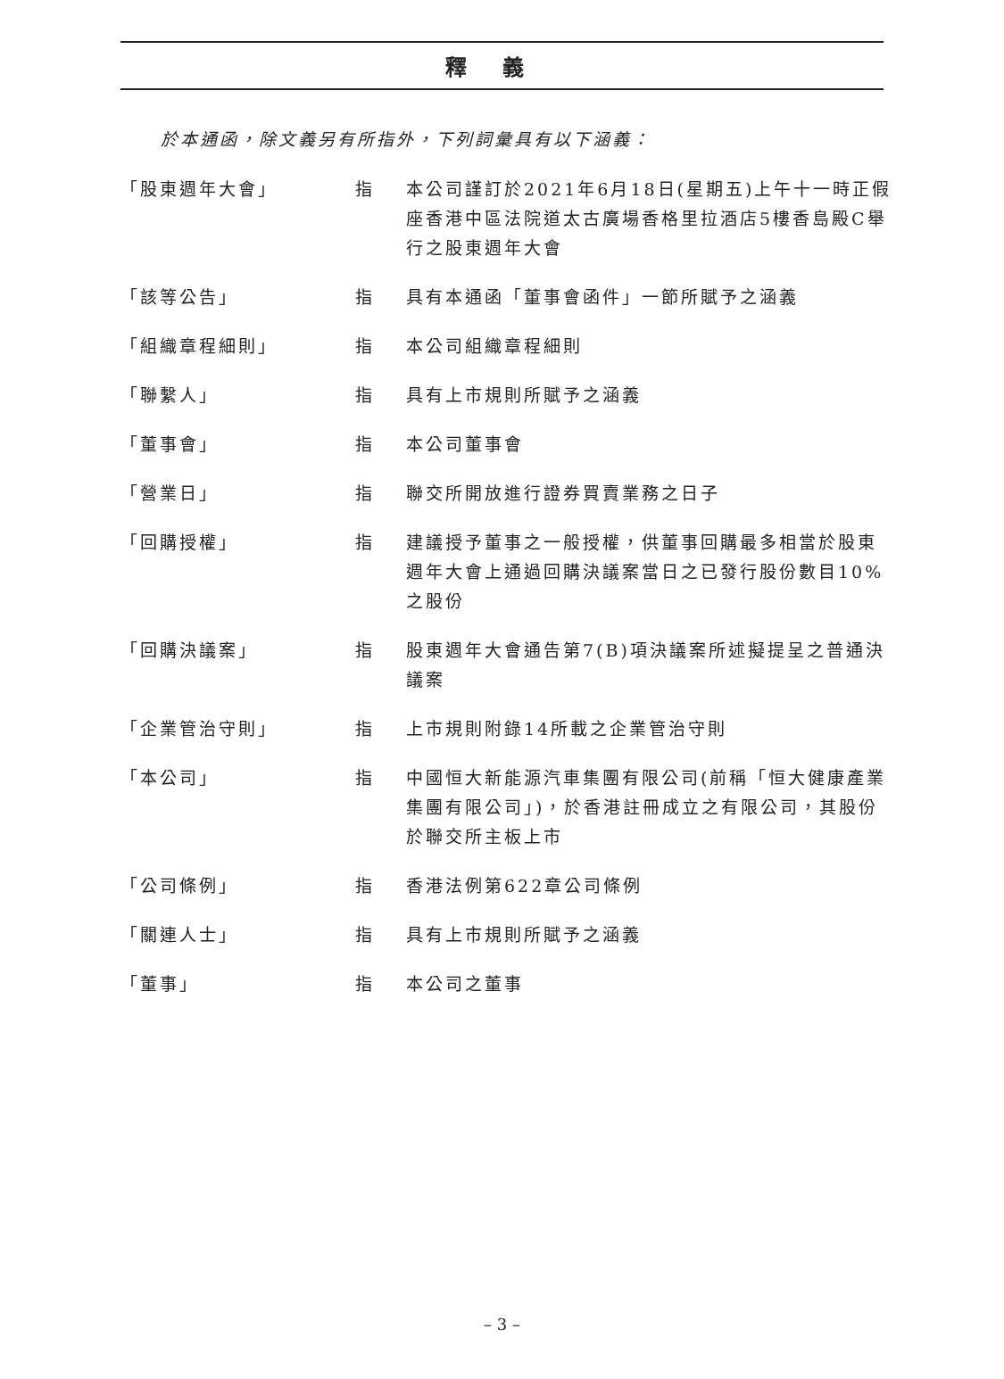釋義
於本通函，除文義另有所指外，下列詞彙具有以下涵義：
| 「股東週年大會」 | 指 | 本公司謹訂於2021年6月18日(星期五)上午十一時正假座香港中區法院道太古廣場香格里拉酒店5樓香島殿C舉行之股東週年大會 |
| 「該等公告」 | 指 | 具有本通函「董事會函件」一節所賦予之涵義 |
| 「組織章程細則」 | 指 | 本公司組織章程細則 |
| 「聯繫人」 | 指 | 具有上市規則所賦予之涵義 |
| 「董事會」 | 指 | 本公司董事會 |
| 「營業日」 | 指 | 聯交所開放進行證券買賣業務之日子 |
| 「回購授權」 | 指 | 建議授予董事之一般授權，供董事回購最多相當於股東週年大會上通過回購決議案當日之已發行股份數目10%之股份 |
| 「回購決議案」 | 指 | 股東週年大會通告第7(B)項決議案所述擬提呈之普通決議案 |
| 「企業管治守則」 | 指 | 上市規則附錄14所載之企業管治守則 |
| 「本公司」 | 指 | 中國恒大新能源汽車集團有限公司(前稱「恒大健康產業集團有限公司」)，於香港註冊成立之有限公司，其股份於聯交所主板上市 |
| 「公司條例」 | 指 | 香港法例第622章公司條例 |
| 「關連人士」 | 指 | 具有上市規則所賦予之涵義 |
| 「董事」 | 指 | 本公司之董事 |
– 3 –